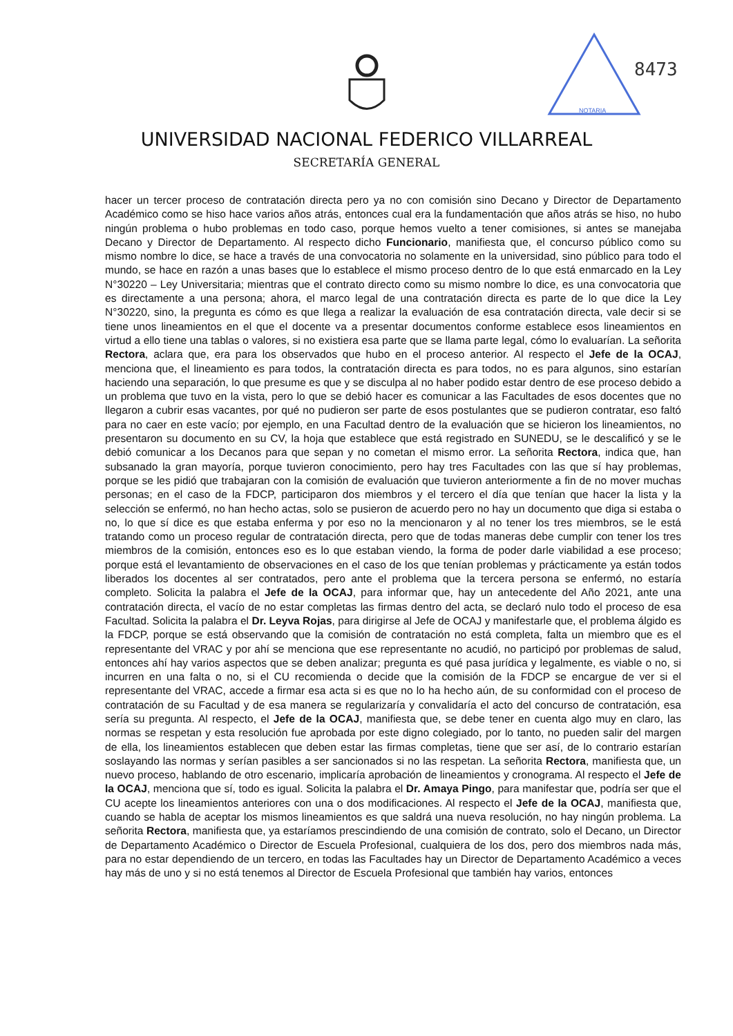NOTARIA
8473
UNIVERSIDAD NACIONAL FEDERICO VILLARREAL
SECRETARÍA GENERAL
hacer un tercer proceso de contratación directa pero ya no con comisión sino Decano y Director de Departamento Académico como se hiso hace varios años atrás, entonces cual era la fundamentación que años atrás se hiso, no hubo ningún problema o hubo problemas en todo caso, porque hemos vuelto a tener comisiones, si antes se manejaba Decano y Director de Departamento. Al respecto dicho Funcionario, manifiesta que, el concurso público como su mismo nombre lo dice, se hace a través de una convocatoria no solamente en la universidad, sino público para todo el mundo, se hace en razón a unas bases que lo establece el mismo proceso dentro de lo que está enmarcado en la Ley N°30220 – Ley Universitaria; mientras que el contrato directo como su mismo nombre lo dice, es una convocatoria que es directamente a una persona; ahora, el marco legal de una contratación directa es parte de lo que dice la Ley N°30220, sino, la pregunta es cómo es que llega a realizar la evaluación de esa contratación directa, vale decir si se tiene unos lineamientos en el que el docente va a presentar documentos conforme establece esos lineamientos en virtud a ello tiene una tablas o valores, si no existiera esa parte que se llama parte legal, cómo lo evaluarían. La señorita Rectora, aclara que, era para los observados que hubo en el proceso anterior. Al respecto el Jefe de la OCAJ, menciona que, el lineamiento es para todos, la contratación directa es para todos, no es para algunos, sino estarían haciendo una separación, lo que presume es que y se disculpa al no haber podido estar dentro de ese proceso debido a un problema que tuvo en la vista, pero lo que se debió hacer es comunicar a las Facultades de esos docentes que no llegaron a cubrir esas vacantes, por qué no pudieron ser parte de esos postulantes que se pudieron contratar, eso faltó para no caer en este vacío; por ejemplo, en una Facultad dentro de la evaluación que se hicieron los lineamientos, no presentaron su documento en su CV, la hoja que establece que está registrado en SUNEDU, se le descalificó y se le debió comunicar a los Decanos para que sepan y no cometan el mismo error. La señorita Rectora, indica que, han subsanado la gran mayoría, porque tuvieron conocimiento, pero hay tres Facultades con las que sí hay problemas, porque se les pidió que trabajaran con la comisión de evaluación que tuvieron anteriormente a fin de no mover muchas personas; en el caso de la FDCP, participaron dos miembros y el tercero el día que tenían que hacer la lista y la selección se enfermó, no han hecho actas, solo se pusieron de acuerdo pero no hay un documento que diga si estaba o no, lo que sí dice es que estaba enferma y por eso no la mencionaron y al no tener los tres miembros, se le está tratando como un proceso regular de contratación directa, pero que de todas maneras debe cumplir con tener los tres miembros de la comisión, entonces eso es lo que estaban viendo, la forma de poder darle viabilidad a ese proceso; porque está el levantamiento de observaciones en el caso de los que tenían problemas y prácticamente ya están todos liberados los docentes al ser contratados, pero ante el problema que la tercera persona se enfermó, no estaría completo. Solicita la palabra el Jefe de la OCAJ, para informar que, hay un antecedente del Año 2021, ante una contratación directa, el vacío de no estar completas las firmas dentro del acta, se declaró nulo todo el proceso de esa Facultad. Solicita la palabra el Dr. Leyva Rojas, para dirigirse al Jefe de OCAJ y manifestarle que, el problema álgido es la FDCP, porque se está observando que la comisión de contratación no está completa, falta un miembro que es el representante del VRAC y por ahí se menciona que ese representante no acudió, no participó por problemas de salud, entonces ahí hay varios aspectos que se deben analizar; pregunta es qué pasa jurídica y legalmente, es viable o no, si incurren en una falta o no, si el CU recomienda o decide que la comisión de la FDCP se encargue de ver si el representante del VRAC, accede a firmar esa acta si es que no lo ha hecho aún, de su conformidad con el proceso de contratación de su Facultad y de esa manera se regularizaría y convalidaría el acto del concurso de contratación, esa sería su pregunta. Al respecto, el Jefe de la OCAJ, manifiesta que, se debe tener en cuenta algo muy en claro, las normas se respetan y esta resolución fue aprobada por este digno colegiado, por lo tanto, no pueden salir del margen de ella, los lineamientos establecen que deben estar las firmas completas, tiene que ser así, de lo contrario estarían soslayando las normas y serían pasibles a ser sancionados si no las respetan. La señorita Rectora, manifiesta que, un nuevo proceso, hablando de otro escenario, implicaría aprobación de lineamientos y cronograma. Al respecto el Jefe de la OCAJ, menciona que sí, todo es igual. Solicita la palabra el Dr. Amaya Pingo, para manifestar que, podría ser que el CU acepte los lineamientos anteriores con una o dos modificaciones. Al respecto el Jefe de la OCAJ, manifiesta que, cuando se habla de aceptar los mismos lineamientos es que saldrá una nueva resolución, no hay ningún problema. La señorita Rectora, manifiesta que, ya estaríamos prescindiendo de una comisión de contrato, solo el Decano, un Director de Departamento Académico o Director de Escuela Profesional, cualquiera de los dos, pero dos miembros nada más, para no estar dependiendo de un tercero, en todas las Facultades hay un Director de Departamento Académico a veces hay más de uno y si no está tenemos al Director de Escuela Profesional que también hay varios, entonces